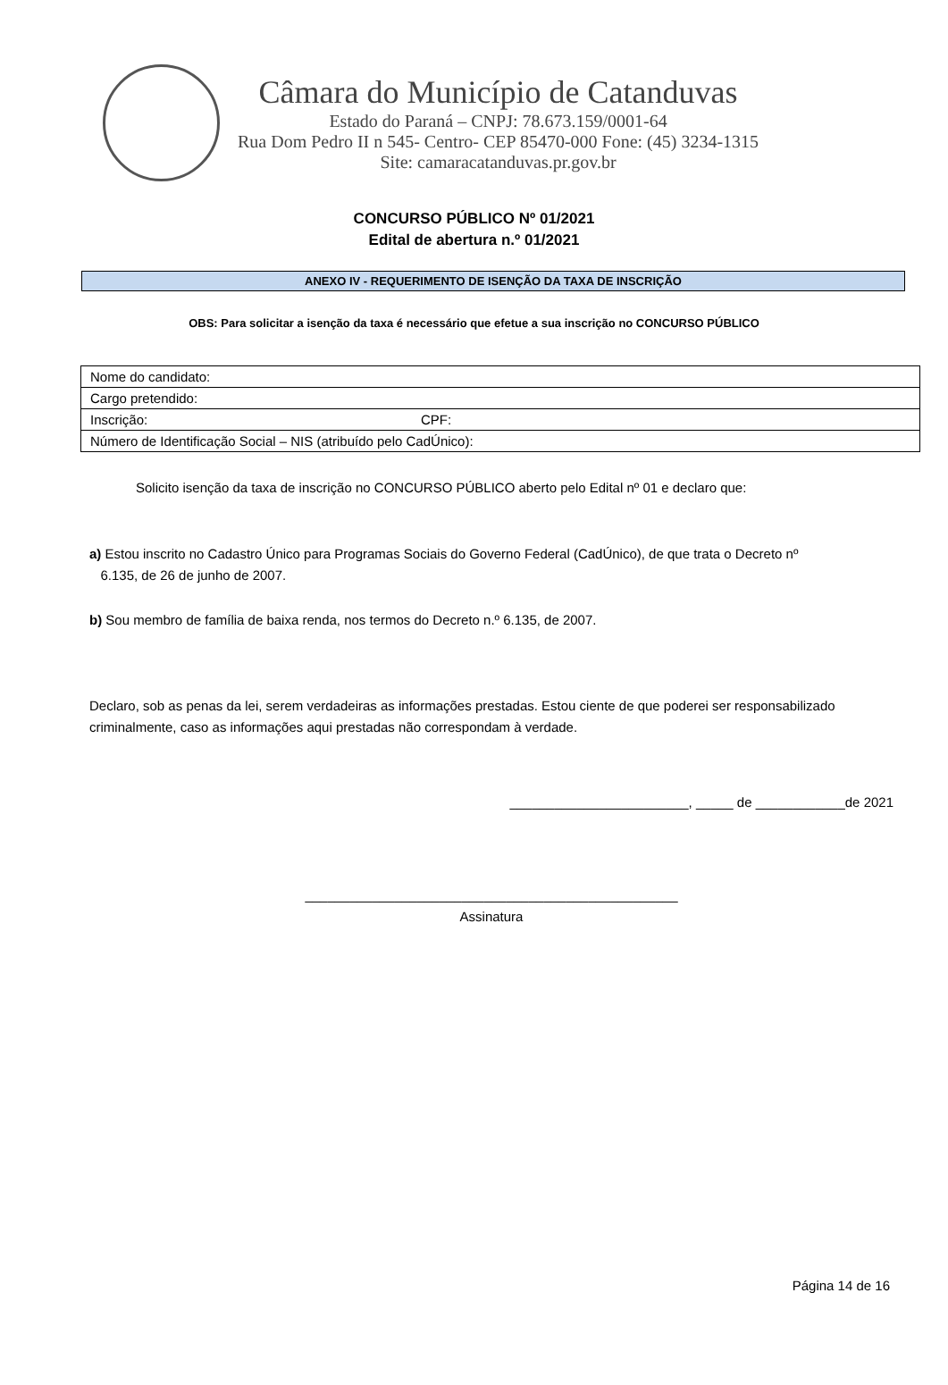Câmara do Município de Catanduvas
Estado do Paraná – CNPJ: 78.673.159/0001-64
Rua Dom Pedro II n 545- Centro- CEP 85470-000 Fone: (45) 3234-1315
Site: camaracatanduvas.pr.gov.br
CONCURSO PÚBLICO Nº 01/2021
Edital de abertura n.º 01/2021
ANEXO IV - REQUERIMENTO DE ISENÇÃO DA TAXA DE INSCRIÇÃO
OBS: Para solicitar a isenção da taxa é necessário que efetue a sua inscrição no CONCURSO PÚBLICO
| Nome do candidato: | |
| Cargo pretendido: | |
| Inscrição: | CPF: |
| Número de Identificação Social – NIS (atribuído pelo CadÚnico): | |
Solicito isenção da taxa de inscrição no CONCURSO PÚBLICO aberto pelo Edital nº 01 e declaro que:
a) Estou inscrito no Cadastro Único para Programas Sociais do Governo Federal (CadÚnico), de que trata o Decreto nº
6.135, de 26 de junho de 2007.
b) Sou membro de família de baixa renda, nos termos do Decreto n.º 6.135, de 2007.
Declaro, sob as penas da lei, serem verdadeiras as informações prestadas. Estou ciente de que poderei ser responsabilizado criminalmente, caso as informações aqui prestadas não correspondam à verdade.
________________________, _____ de ____________de 2021
__________________________________________________
Assinatura
Página 14 de 16